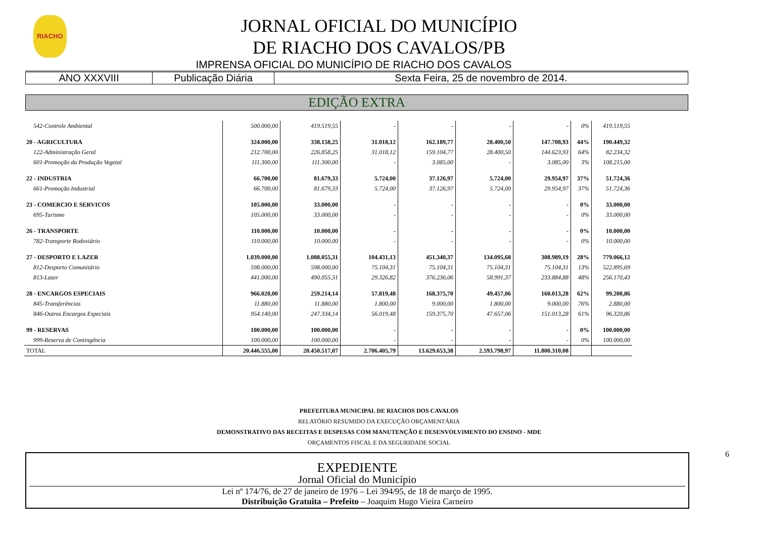RIACHO
JORNAL OFICIAL DO MUNICÍPIO
DE RIACHO DOS CAVALOS/PB
IMPRENSA OFICIAL DO MUNICÍPIO DE RIACHO DOS CAVALOS
| ANO XXXVIII | Publicação Diária | Sexta Feira, 25 de novembro de 2014. |
EDIÇÃO EXTRA
| 542-Controle Ambiental | 500.000,00 | 419.519,55 | - | - | - | - | 0% | 419.519,55 |
| 20 - AGRICULTURA | 324.000,00 | 338.158,25 | 31.018,12 | 162.189,77 | 28.400,50 | 147.708,93 | 44% | 190.449,32 |
| 122-Administração Geral | 212.700,00 | 226.858,25 | 31.018,12 | 159.104,77 | 28.400,50 | 144.623,93 | 64% | 82.234,32 |
| 601-Promoção da Produção Vegetal | 111.300,00 | 111.300,00 | - | 3.085,00 | - | 3.085,00 | 3% | 108.215,00 |
| 22 - INDUSTRIA | 66.700,00 | 81.679,33 | 5.724,00 | 37.126,97 | 5.724,00 | 29.954,97 | 37% | 51.724,36 |
| 661-Promoção Industrial | 66.700,00 | 81.679,33 | 5.724,00 | 37.126,97 | 5.724,00 | 29.954,97 | 37% | 51.724,36 |
| 23 - COMERCIO E SERVICOS | 105.000,00 | 33.000,00 | - | - | - | - | 0% | 33.000,00 |
| 695-Turismo | 105.000,00 | 33.000,00 | - | - | - | - | 0% | 33.000,00 |
| 26 - TRANSPORTE | 110.000,00 | 10.000,00 | - | - | - | - | 0% | 10.000,00 |
| 782-Transporte Rodoviário | 110.000,00 | 10.000,00 | - | - | - | - | 0% | 10.000,00 |
| 27 - DESPORTO E LAZER | 1.039.000,00 | 1.088.055,31 | 104.431,13 | 451.340,37 | 134.095,68 | 308.989,19 | 28% | 779.066,12 |
| 812-Desporto Comunitário | 598.000,00 | 598.000,00 | 75.104,31 | 75.104,31 | 75.104,31 | 75.104,31 | 13% | 522.895,69 |
| 813-Lazer | 441.000,00 | 490.055,31 | 29.326,82 | 376.236,06 | 58.991,37 | 233.884,88 | 48% | 256.170,43 |
| 28 - ENCARGOS ESPECIAIS | 966.020,00 | 259.214,14 | 57.819,48 | 168.375,70 | 49.457,06 | 160.013,28 | 62% | 99.200,86 |
| 845-Transferências | 11.880,00 | 11.880,00 | 1.800,00 | 9.000,00 | 1.800,00 | 9.000,00 | 76% | 2.880,00 |
| 846-Outros Encargos Especiais | 954.140,00 | 247.334,14 | 56.019,48 | 159.375,70 | 47.657,06 | 151.013,28 | 61% | 96.320,86 |
| 99 - RESERVAS | 100.000,00 | 100.000,00 | - | - | - | - | 0% | 100.000,00 |
| 999-Reserva de Contingência | 100.000,00 | 100.000,00 | - | - | - | - | 0% | 100.000,00 |
| TOTAL | 20.446.555,00 | 20.450.517,07 | 2.706.405,79 | 13.629.653,38 | 2.593.798,97 | 11.800.310,08 | | |
PREFEITURA MUNICIPAL DE RIACHOS DOS CAVALOS
RELATÓRIO RESUMIDO DA EXECUÇÃO ORÇAMENTÁRIA
DEMONSTRATIVO DAS RECEITAS E DESPESAS COM MANUTENÇÃO E DESENVOLVIMENTO DO ENSINO - MDE
ORÇAMENTOS FISCAL E DA SEGURIDADE SOCIAL
EXPEDIENTE
Jornal Oficial do Município
Lei nº 174/76, de 27 de janeiro de 1976 – Lei 394/95, de 18 de março de 1995.
Distribuição Gratuita – Prefeito – Joaquim Hugo Vieira Carneiro
6